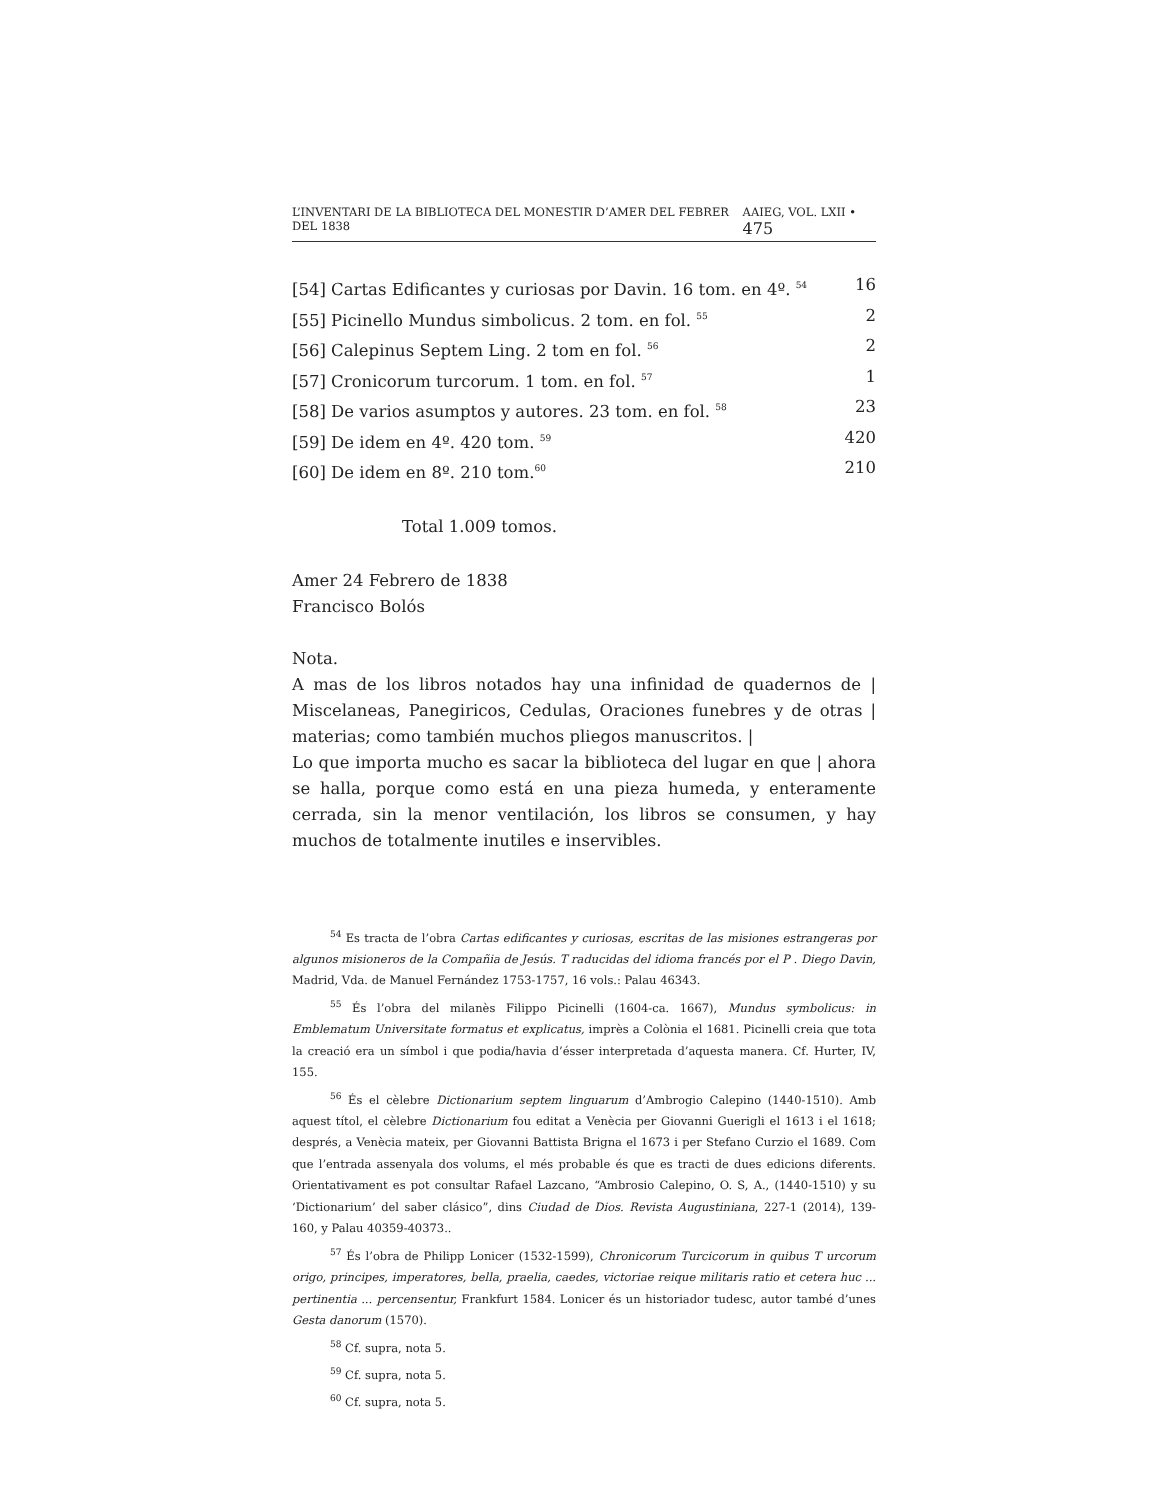L’INVENTARI DE LA BIBLIOTECA DEL MONESTIR D’AMER DEL FEBRER DEL 1838 AAIEG, VOL. LXII • 475
[54] Cartas Edificantes y curiosas por Davin. 16 tom. en 4º. <sup>54</sup> 16
[55] Picinello Mundus simbolicus. 2 tom. en fol. <sup>55</sup> 2
[56] Calepinus Septem Ling. 2 tom en fol. <sup>56</sup> 2
[57] Cronicorum turcorum. 1 tom. en fol. <sup>57</sup> 1
[58] De varios asumptos y autores. 23 tom. en fol. <sup>58</sup> 23
[59] De idem en 4º. 420 tom. <sup>59</sup> 420
[60] De idem en 8º. 210 tom.<sup>60</sup> 210
Total 1.009 tomos.
Amer 24 Febrero de 1838
Francisco Bolós
Nota.
A mas de los libros notados hay una infinidad de quadernos de | Miscelaneas, Panegiricos, Cedulas, Oraciones funebres y de otras | materias; como también muchos pliegos manuscritos. |
Lo que importa mucho es sacar la biblioteca del lugar en que | ahora se halla, porque como está en una pieza humeda, y enteramente cerrada, sin la menor ventilación, los libros se consumen, y hay muchos de totalmente inutiles e inservibles.
<sup>54</sup> Es tracta de l’obra Cartas edificantes y curiosas, escritas de las misiones estrangeras por algunos misioneros de la Compañia de Jesús. T raducidas del idioma francés por el P . Diego Davin, Madrid, Vda. de Manuel Fernández 1753-1757, 16 vols.: Palau 46343.
<sup>55</sup> És l’obra del milanès Filippo Picinelli (1604-ca. 1667), Mundus symbolicus: in Emblematum Universitate formatus et explicatus, imprès a Colònia el 1681. Picinelli creia que tota la creació era un símbol i que podia/havia d’ésser interpretada d’aquesta manera. Cf. Hurter, IV, 155.
<sup>56</sup> És el cèlebre Dictionarium septem linguarum d’Ambrogio Calepino (1440-1510). Amb aquest títol, el cèlebre Dictionarium fou editat a Venècia per Giovanni Guerigli el 1613 i el 1618; després, a Venècia mateix, per Giovanni Battista Brigna el 1673 i per Stefano Curzio el 1689. Com que l’entrada assenyala dos volums, el més probable és que es tracti de dues edicions diferents. Orientativament es pot consultar Rafael Lazcano, “Ambrosio Calepino, O. S, A., (1440-1510) y su ‘Dictionarium’ del saber clásico”, dins Ciudad de Dios. Revista Augustiniana, 227-1 (2014), 139-160, y Palau 40359-40373..
<sup>57</sup> És l’obra de Philipp Lonicer (1532-1599), Chronicorum Turcicorum in quibus T urcorum origo, principes, imperatores, bella, praelia, caedes, victoriae reique militaris ratio et cetera huc ... pertinentia ... percensentur, Frankfurt 1584. Lonicer és un historiador tudesc, autor també d’unes Gesta danorum (1570).
<sup>58</sup> Cf. supra, nota 5.
<sup>59</sup> Cf. supra, nota 5.
<sup>60</sup> Cf. supra, nota 5.